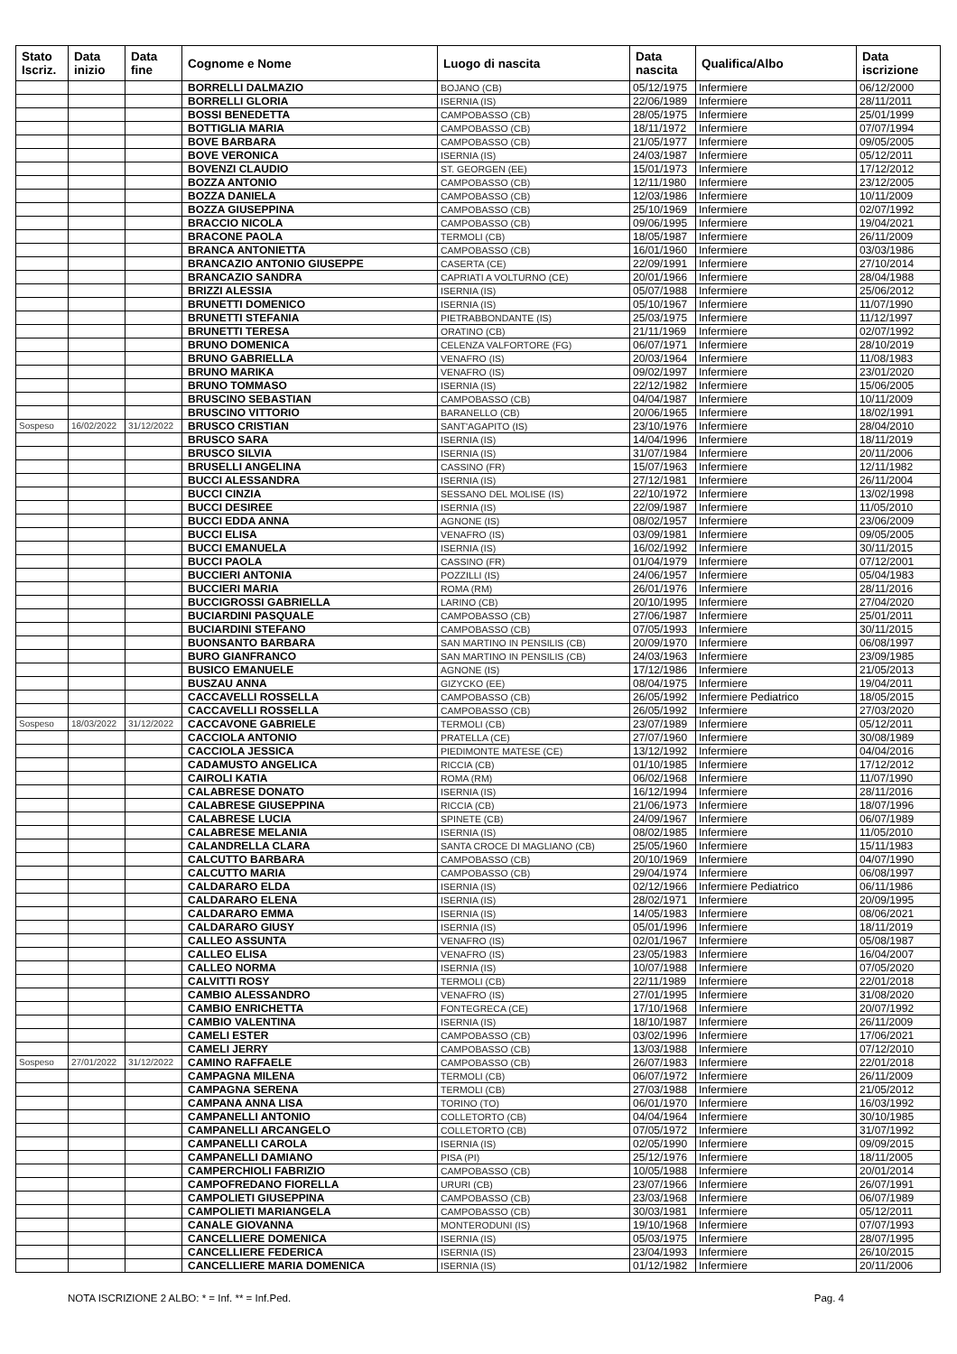| Stato Iscriz. | Data inizio | Data fine | Cognome e Nome | Luogo di nascita | Data nascita | Qualifica/Albo | Data iscrizione |
| --- | --- | --- | --- | --- | --- | --- | --- |
| | | | BORRELLI DALMAZIO | BOJANO (CB) | 05/12/1975 | Infermiere | 06/12/2000 |
| | | | BORRELLI GLORIA | ISERNIA (IS) | 22/06/1989 | Infermiere | 28/11/2011 |
| | | | BOSSI BENEDETTA | CAMPOBASSO (CB) | 28/05/1975 | Infermiere | 25/01/1999 |
| | | | BOTTIGLIA MARIA | CAMPOBASSO (CB) | 18/11/1972 | Infermiere | 07/07/1994 |
| | | | BOVE BARBARA | CAMPOBASSO (CB) | 21/05/1977 | Infermiere | 09/05/2005 |
| | | | BOVE VERONICA | ISERNIA (IS) | 24/03/1987 | Infermiere | 05/12/2011 |
| | | | BOVENZI CLAUDIO | ST. GEORGEN (EE) | 15/01/1973 | Infermiere | 17/12/2012 |
| | | | BOZZA ANTONIO | CAMPOBASSO (CB) | 12/11/1980 | Infermiere | 23/12/2005 |
| | | | BOZZA DANIELA | CAMPOBASSO (CB) | 12/03/1986 | Infermiere | 10/11/2009 |
| | | | BOZZA GIUSEPPINA | CAMPOBASSO (CB) | 25/10/1969 | Infermiere | 02/07/1992 |
| | | | BRACCIO NICOLA | CAMPOBASSO (CB) | 09/06/1995 | Infermiere | 19/04/2021 |
| | | | BRACONE PAOLA | TERMOLI (CB) | 18/05/1987 | Infermiere | 26/11/2009 |
| | | | BRANCA ANTONIETTA | CAMPOBASSO (CB) | 16/01/1960 | Infermiere | 03/03/1986 |
| | | | BRANCAZIO ANTONIO GIUSEPPE | CASERTA (CE) | 22/09/1991 | Infermiere | 27/10/2014 |
| | | | BRANCAZIO SANDRA | CAPRIATI A VOLTURNO (CE) | 20/01/1966 | Infermiere | 28/04/1988 |
| | | | BRIZZI ALESSIA | ISERNIA (IS) | 05/07/1988 | Infermiere | 25/06/2012 |
| | | | BRUNETTI DOMENICO | ISERNIA (IS) | 05/10/1967 | Infermiere | 11/07/1990 |
| | | | BRUNETTI STEFANIA | PIETRABBONDANTE (IS) | 25/03/1975 | Infermiere | 11/12/1997 |
| | | | BRUNETTI TERESA | ORATINO (CB) | 21/11/1969 | Infermiere | 02/07/1992 |
| | | | BRUNO DOMENICA | CELENZA VALFORTORE (FG) | 06/07/1971 | Infermiere | 28/10/2019 |
| | | | BRUNO GABRIELLA | VENAFRO (IS) | 20/03/1964 | Infermiere | 11/08/1983 |
| | | | BRUNO MARIKA | VENAFRO (IS) | 09/02/1997 | Infermiere | 23/01/2020 |
| | | | BRUNO TOMMASO | ISERNIA (IS) | 22/12/1982 | Infermiere | 15/06/2005 |
| | | | BRUSCINO SEBASTIAN | CAMPOBASSO (CB) | 04/04/1987 | Infermiere | 10/11/2009 |
| | | | BRUSCINO VITTORIO | BARANELLO (CB) | 20/06/1965 | Infermiere | 18/02/1991 |
| Sospeso | 16/02/2022 | 31/12/2022 | BRUSCO CRISTIAN | SANT'AGAPITO (IS) | 23/10/1976 | Infermiere | 28/04/2010 |
| | | | BRUSCO SARA | ISERNIA (IS) | 14/04/1996 | Infermiere | 18/11/2019 |
| | | | BRUSCO SILVIA | ISERNIA (IS) | 31/07/1984 | Infermiere | 20/11/2006 |
| | | | BRUSELLI ANGELINA | CASSINO (FR) | 15/07/1963 | Infermiere | 12/11/1982 |
| | | | BUCCI ALESSANDRA | ISERNIA (IS) | 27/12/1981 | Infermiere | 26/11/2004 |
| | | | BUCCI CINZIA | SESSANO DEL MOLISE (IS) | 22/10/1972 | Infermiere | 13/02/1998 |
| | | | BUCCI DESIREE | ISERNIA (IS) | 22/09/1987 | Infermiere | 11/05/2010 |
| | | | BUCCI EDDA ANNA | AGNONE (IS) | 08/02/1957 | Infermiere | 23/06/2009 |
| | | | BUCCI ELISA | VENAFRO (IS) | 03/09/1981 | Infermiere | 09/05/2005 |
| | | | BUCCI EMANUELA | ISERNIA (IS) | 16/02/1992 | Infermiere | 30/11/2015 |
| | | | BUCCI PAOLA | CASSINO (FR) | 01/04/1979 | Infermiere | 07/12/2001 |
| | | | BUCCIERI ANTONIA | POZZILLI (IS) | 24/06/1957 | Infermiere | 05/04/1983 |
| | | | BUCCIERI MARIA | ROMA (RM) | 26/01/1976 | Infermiere | 28/11/2016 |
| | | | BUCCIGROSSI GABRIELLA | LARINO (CB) | 20/10/1995 | Infermiere | 27/04/2020 |
| | | | BUCIARDINI PASQUALE | CAMPOBASSO (CB) | 27/06/1987 | Infermiere | 25/01/2011 |
| | | | BUCIARDINI STEFANO | CAMPOBASSO (CB) | 07/05/1993 | Infermiere | 30/11/2015 |
| | | | BUONSANTO BARBARA | SAN MARTINO IN PENSILIS (CB) | 20/09/1970 | Infermiere | 06/08/1997 |
| | | | BURO GIANFRANCO | SAN MARTINO IN PENSILIS (CB) | 24/03/1963 | Infermiere | 23/09/1985 |
| | | | BUSICO EMANUELE | AGNONE (IS) | 17/12/1986 | Infermiere | 21/05/2013 |
| | | | BUSZAU ANNA | GIZYCKO (EE) | 08/04/1975 | Infermiere | 19/04/2011 |
| | | | CACCAVELLI ROSSELLA | CAMPOBASSO (CB) | 26/05/1992 | Infermiere Pediatrico | 18/05/2015 |
| | | | CACCAVELLI ROSSELLA | CAMPOBASSO (CB) | 26/05/1992 | Infermiere | 27/03/2020 |
| Sospeso | 18/03/2022 | 31/12/2022 | CACCAVONE GABRIELE | TERMOLI (CB) | 23/07/1989 | Infermiere | 05/12/2011 |
| | | | CACCIOLA ANTONIO | PRATELLA (CE) | 27/07/1960 | Infermiere | 30/08/1989 |
| | | | CACCIOLA JESSICA | PIEDIMONTE MATESE (CE) | 13/12/1992 | Infermiere | 04/04/2016 |
| | | | CADAMUSTO ANGELICA | RICCIA (CB) | 01/10/1985 | Infermiere | 17/12/2012 |
| | | | CAIROLI KATIA | ROMA (RM) | 06/02/1968 | Infermiere | 11/07/1990 |
| | | | CALABRESE DONATO | ISERNIA (IS) | 16/12/1994 | Infermiere | 28/11/2016 |
| | | | CALABRESE GIUSEPPINA | RICCIA (CB) | 21/06/1973 | Infermiere | 18/07/1996 |
| | | | CALABRESE LUCIA | SPINETE (CB) | 24/09/1967 | Infermiere | 06/07/1989 |
| | | | CALABRESE MELANIA | ISERNIA (IS) | 08/02/1985 | Infermiere | 11/05/2010 |
| | | | CALANDRELLA CLARA | SANTA CROCE DI MAGLIANO (CB) | 25/05/1960 | Infermiere | 15/11/1983 |
| | | | CALCUTTO BARBARA | CAMPOBASSO (CB) | 20/10/1969 | Infermiere | 04/07/1990 |
| | | | CALCUTTO MARIA | CAMPOBASSO (CB) | 29/04/1974 | Infermiere | 06/08/1997 |
| | | | CALDARARO ELDA | ISERNIA (IS) | 02/12/1966 | Infermiere Pediatrico | 06/11/1986 |
| | | | CALDARARO ELENA | ISERNIA (IS) | 28/02/1971 | Infermiere | 20/09/1995 |
| | | | CALDARARO EMMA | ISERNIA (IS) | 14/05/1983 | Infermiere | 08/06/2021 |
| | | | CALDARARO GIUSY | ISERNIA (IS) | 05/01/1996 | Infermiere | 18/11/2019 |
| | | | CALLEO ASSUNTA | VENAFRO (IS) | 02/01/1967 | Infermiere | 05/08/1987 |
| | | | CALLEO ELISA | VENAFRO (IS) | 23/05/1983 | Infermiere | 16/04/2007 |
| | | | CALLEO NORMA | ISERNIA (IS) | 10/07/1988 | Infermiere | 07/05/2020 |
| | | | CALVITTI ROSY | TERMOLI (CB) | 22/11/1989 | Infermiere | 22/01/2018 |
| | | | CAMBIO ALESSANDRO | VENAFRO (IS) | 27/01/1995 | Infermiere | 31/08/2020 |
| | | | CAMBIO ENRICHETTA | FONTEGRECA (CE) | 17/10/1968 | Infermiere | 20/07/1992 |
| | | | CAMBIO VALENTINA | ISERNIA (IS) | 18/10/1987 | Infermiere | 26/11/2009 |
| | | | CAMELI ESTER | CAMPOBASSO (CB) | 03/02/1996 | Infermiere | 17/06/2021 |
| | | | CAMELI JERRY | CAMPOBASSO (CB) | 13/03/1988 | Infermiere | 07/12/2010 |
| Sospeso | 27/01/2022 | 31/12/2022 | CAMINO RAFFAELE | CAMPOBASSO (CB) | 26/07/1983 | Infermiere | 22/01/2018 |
| | | | CAMPAGNA MILENA | TERMOLI (CB) | 06/07/1972 | Infermiere | 26/11/2009 |
| | | | CAMPAGNA SERENA | TERMOLI (CB) | 27/03/1988 | Infermiere | 21/05/2012 |
| | | | CAMPANA ANNA LISA | TORINO (TO) | 06/01/1970 | Infermiere | 16/03/1992 |
| | | | CAMPANELLI ANTONIO | COLLETORTO (CB) | 04/04/1964 | Infermiere | 30/10/1985 |
| | | | CAMPANELLI ARCANGELO | COLLETORTO (CB) | 07/05/1972 | Infermiere | 31/07/1992 |
| | | | CAMPANELLI CAROLA | ISERNIA (IS) | 02/05/1990 | Infermiere | 09/09/2015 |
| | | | CAMPANELLI DAMIANO | PISA (PI) | 25/12/1976 | Infermiere | 18/11/2005 |
| | | | CAMPERCHIOLI FABRIZIO | CAMPOBASSO (CB) | 10/05/1988 | Infermiere | 20/01/2014 |
| | | | CAMPOFREDANO FIORELLA | URURI (CB) | 23/07/1966 | Infermiere | 26/07/1991 |
| | | | CAMPOLIETI GIUSEPPINA | CAMPOBASSO (CB) | 23/03/1968 | Infermiere | 06/07/1989 |
| | | | CAMPOLIETI MARIANGELA | CAMPOBASSO (CB) | 30/03/1981 | Infermiere | 05/12/2011 |
| | | | CANALE GIOVANNA | MONTERODUNI (IS) | 19/10/1968 | Infermiere | 07/07/1993 |
| | | | CANCELLIERE DOMENICA | ISERNIA (IS) | 05/03/1975 | Infermiere | 28/07/1995 |
| | | | CANCELLIERE FEDERICA | ISERNIA (IS) | 23/04/1993 | Infermiere | 26/10/2015 |
| | | | CANCELLIERE MARIA DOMENICA | ISERNIA (IS) | 01/12/1982 | Infermiere | 20/11/2006 |
NOTA ISCRIZIONE 2 ALBO: * = Inf. ** = Inf.Ped. Pag. 4